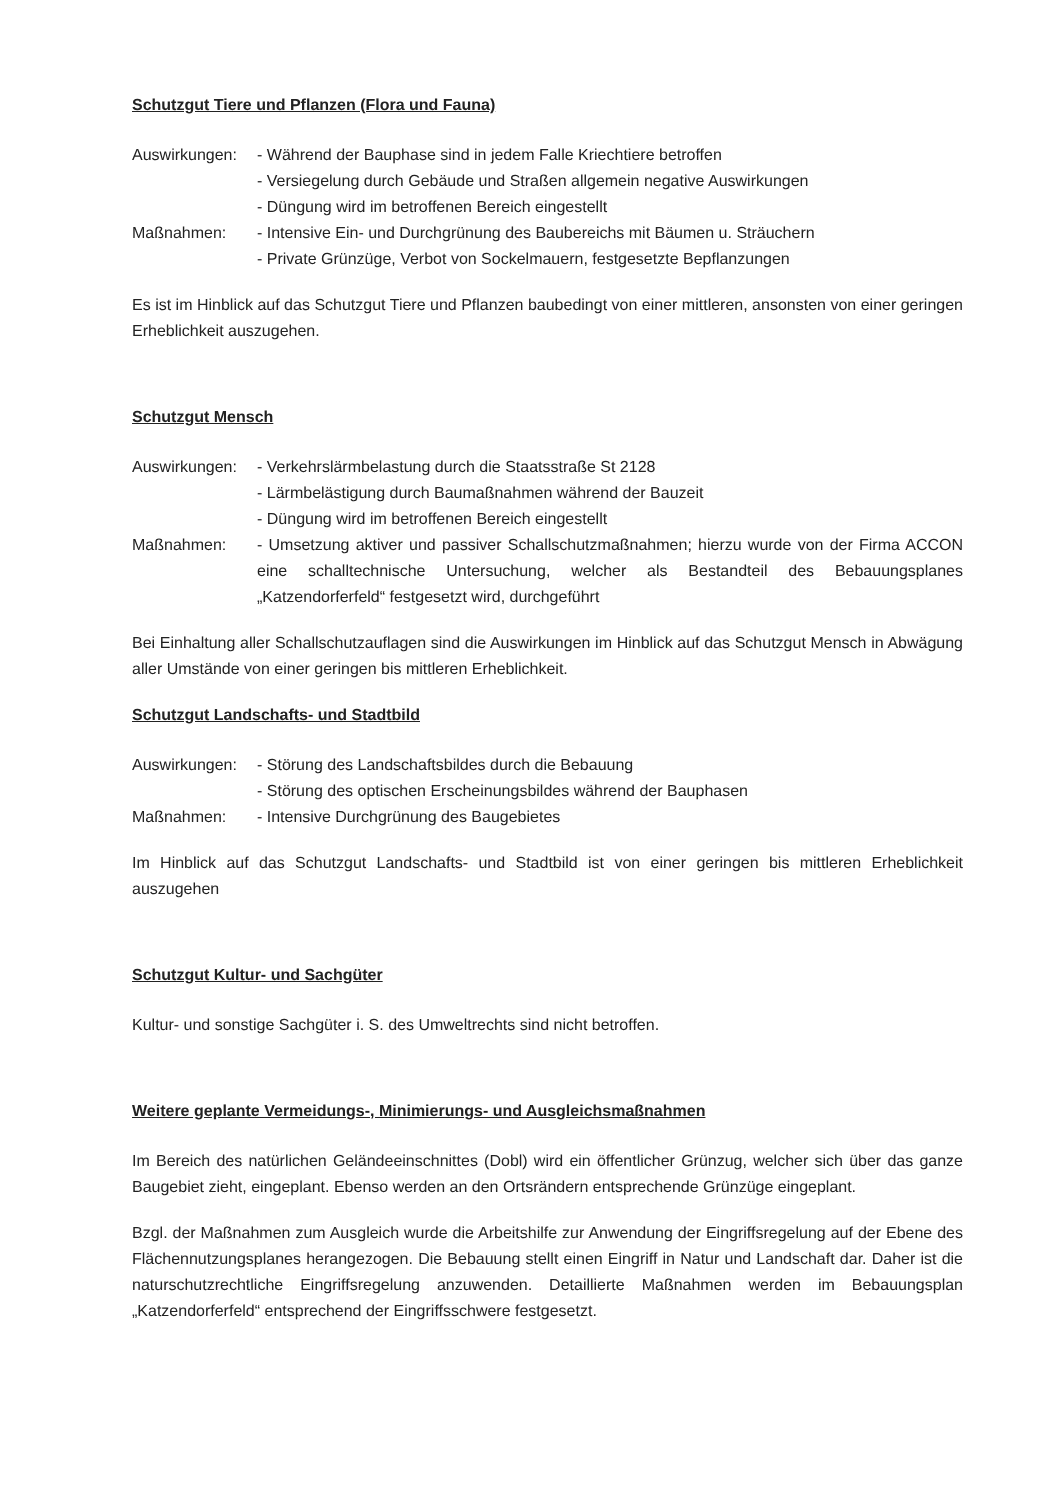Schutzgut Tiere und Pflanzen (Flora und Fauna)
Auswirkungen: - Während der Bauphase sind in jedem Falle Kriechtiere betroffen
- Versiegelung durch Gebäude und Straßen allgemein negative Auswirkungen
- Düngung wird im betroffenen Bereich eingestellt
Maßnahmen: - Intensive Ein- und Durchgrünung des Baubereichs mit Bäumen u. Sträuchern
- Private Grünzüge, Verbot von Sockelmauern, festgesetzte Bepflanzungen
Es ist im Hinblick auf das Schutzgut Tiere und Pflanzen baubedingt von einer mittleren, ansonsten von einer geringen Erheblichkeit auszugehen.
Schutzgut Mensch
Auswirkungen: - Verkehrslärmbelastung durch die Staatsstraße St 2128
- Lärmbelästigung durch Baumaßnahmen während der Bauzeit
- Düngung wird im betroffenen Bereich eingestellt
Maßnahmen: - Umsetzung aktiver und passiver Schallschutzmaßnahmen; hierzu wurde von der Firma ACCON eine schalltechnische Untersuchung, welcher als Bestandteil des Bebauungsplanes „Katzendorferfeld“ festgesetzt wird, durchgeführt
Bei Einhaltung aller Schallschutzauflagen sind die Auswirkungen im Hinblick auf das Schutzgut Mensch in Abwägung aller Umstände von einer geringen bis mittleren Erheblichkeit.
Schutzgut Landschafts- und Stadtbild
Auswirkungen: - Störung des Landschaftsbildes durch die Bebauung
- Störung des optischen Erscheinungsbildes während der Bauphasen
Maßnahmen: - Intensive Durchgrünung des Baugebietes
Im Hinblick auf das Schutzgut Landschafts- und Stadtbild ist von einer geringen bis mittleren Erheblichkeit auszugehen
Schutzgut Kultur- und Sachgüter
Kultur- und sonstige Sachgüter i. S. des Umweltrechts sind nicht betroffen.
Weitere geplante Vermeidungs-, Minimierungs- und Ausgleichsmaßnahmen
Im Bereich des natürlichen Geländeeinschnittes (Dobl) wird ein öffentlicher Grünzug, welcher sich über das ganze Baugebiet zieht, eingeplant. Ebenso werden an den Ortsrändern entsprechende Grünzüge eingeplant.
Bzgl. der Maßnahmen zum Ausgleich wurde die Arbeitshilfe zur Anwendung der Eingriffsregelung auf der Ebene des Flächennutzungsplanes herangezogen. Die Bebauung stellt einen Eingriff in Natur und Landschaft dar. Daher ist die naturschutzrechtliche Eingriffsregelung anzuwenden. Detaillierte Maßnahmen werden im Bebauungsplan „Katzendorferfeld“ entsprechend der Eingriffsschwere festgesetzt.